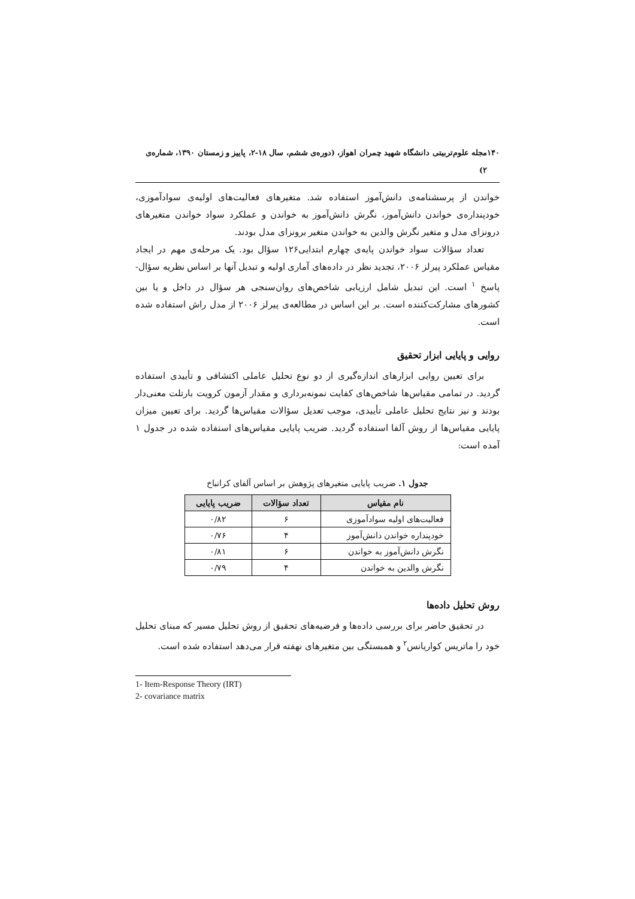۱۴۰ مجله علوم‌تربیتی دانشگاه شهید چمران اهواز، (دوره‌ی ششم، سال ۱۸-۲، پاییز و زمستان ۱۳۹۰، شماره‌ی ۲)
خواندن از پرسشنامه‌ی دانش‌آموز استفاده شد. متغیرهای فعالیت‌های اولیه‌ی سوادآموزی، خودپنداره‌ی خواندن دانش‌آموز، نگرش دانش‌آموز به خواندن و عملکرد سواد خواندن متغیرهای درونزای مدل و متغیر نگرش والدین به خواندن متغیر برونزای مدل بودند.
تعداد سؤالات سواد خواندن پایه‌ی چهارم ابتدایی۱۲۶ سؤال بود. یک مرحله‌ی مهم در ایجاد مقیاس عملکرد پیرلز ۲۰۰۶، تجدید نظر در داده‌های آماری اولیه و تبدیل آنها بر اساس نظریه سؤال- پاسخ <sup>۱</sup> است. این تبدیل شامل ارزیابی شاخص‌های روان‌سنجی هر سؤال در داخل و یا بین کشورهای مشارکت‌کننده است. بر این اساس در مطالعه‌ی پیرلز ۲۰۰۶ از مدل راش استفاده شده است.
روایی و پایایی ابزار تحقیق
برای تعیین روایی ابزارهای اندازه‌گیری از دو نوع تحلیل عاملی اکتشافی و تأییدی استفاده گردید. در تمامی مقیاس‌ها شاخص‌های کفایت نمونه‌برداری و مقدار آزمون کرویت بارتلت معنی‌دار بودند و نیز نتایج تحلیل عاملی تأییدی، موجب تعدیل سؤالات مقیاس‌ها گردید. برای تعیین میزان پایایی مقیاس‌ها از روش آلفا استفاده گردید. ضریب پایایی مقیاس‌های استفاده شده در جدول ۱ آمده است:
جدول ۱. ضریب پایایی متغیرهای پژوهش بر اساس آلفای کرانباخ
| نام مقیاس | تعداد سؤالات | ضریب پایایی |
| --- | --- | --- |
| فعالیت‌های اولیه سوادآموزی | ۶ | ۰/۸۲ |
| خودپنداره خواندن دانش‌آموز | ۴ | ۰/۷۶ |
| نگرش دانش‌آموز به خواندن | ۶ | ۰/۸۱ |
| نگرش والدین به خواندن | ۴ | ۰/۷۹ |
روش تحلیل داده‌ها
در تحقیق حاضر برای بررسی داده‌ها و فرضیه‌های تحقیق از روش تحلیل مسیر که مبنای تحلیل خود را ماتریس کواریانس<sup>۲</sup> و همبستگی بین متغیرهای نهفته قرار می‌دهد استفاده شده است.
1- Item-Response Theory (IRT)
2- covariance matrix